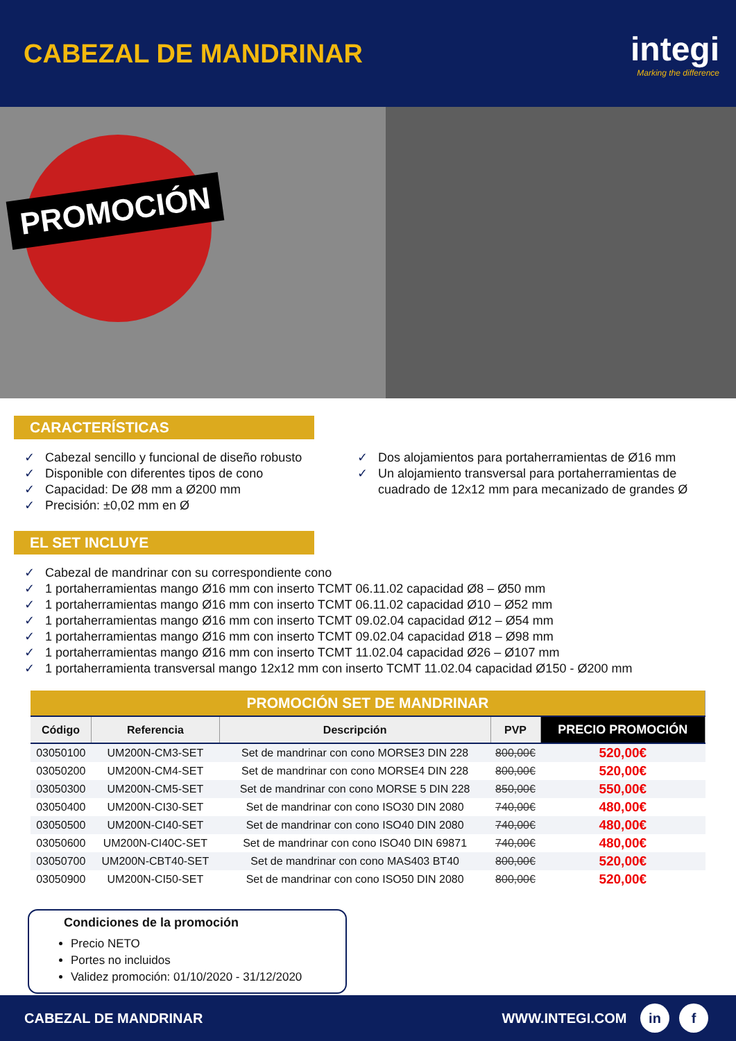CABEZAL DE MANDRINAR
integi
Marking the difference
PROMOCIÓN
CARACTERÍSTICAS
✓ Cabezal sencillo y funcional de diseño robusto
✓ Disponible con diferentes tipos de cono
✓ Capacidad: De Ø8 mm a Ø200 mm
✓ Precisión: ±0,02 mm en Ø
✓ Dos alojamientos para portaherramientas de Ø16 mm
✓ Un alojamiento transversal para portaherramientas de cuadrado de 12x12 mm para mecanizado de grandes Ø
EL SET INCLUYE
✓ Cabezal de mandrinar con su correspondiente cono
✓ 1 portaherramientas mango Ø16 mm con inserto TCMT 06.11.02 capacidad Ø8 – Ø50 mm
✓ 1 portaherramientas mango Ø16 mm con inserto TCMT 06.11.02 capacidad Ø10 – Ø52 mm
✓ 1 portaherramientas mango Ø16 mm con inserto TCMT 09.02.04 capacidad Ø12 – Ø54 mm
✓ 1 portaherramientas mango Ø16 mm con inserto TCMT 09.02.04 capacidad Ø18 – Ø98 mm
✓ 1 portaherramientas mango Ø16 mm con inserto TCMT 11.02.04 capacidad Ø26 – Ø107 mm
✓ 1 portaherramienta transversal mango 12x12 mm con inserto TCMT 11.02.04 capacidad Ø150 - Ø200 mm
| PROMOCIÓN SET DE MANDRINAR | | | | |
| --- | --- | --- | --- | --- |
| Código | Referencia | Descripción | PVP | PRECIO PROMOCIÓN |
| 03050100 | UM200N-CM3-SET | Set de mandrinar con cono MORSE3 DIN 228 | 800,00€ | 520,00€ |
| 03050200 | UM200N-CM4-SET | Set de mandrinar con cono MORSE4 DIN 228 | 800,00€ | 520,00€ |
| 03050300 | UM200N-CM5-SET | Set de mandrinar con cono MORSE 5 DIN 228 | 850,00€ | 550,00€ |
| 03050400 | UM200N-CI30-SET | Set de mandrinar con cono ISO30 DIN 2080 | 740,00€ | 480,00€ |
| 03050500 | UM200N-CI40-SET | Set de mandrinar con cono ISO40 DIN 2080 | 740,00€ | 480,00€ |
| 03050600 | UM200N-CI40C-SET | Set de mandrinar con cono ISO40 DIN 69871 | 740,00€ | 480,00€ |
| 03050700 | UM200N-CBT40-SET | Set de mandrinar con cono MAS403 BT40 | 800,00€ | 520,00€ |
| 03050900 | UM200N-CI50-SET | Set de mandrinar con cono ISO50 DIN 2080 | 800,00€ | 520,00€ |
Condiciones de la promoción
Precio NETO
Portes no incluidos
Validez promoción: 01/10/2020 - 31/12/2020
CABEZAL DE MANDRINAR WWW.INTEGI.COM in f